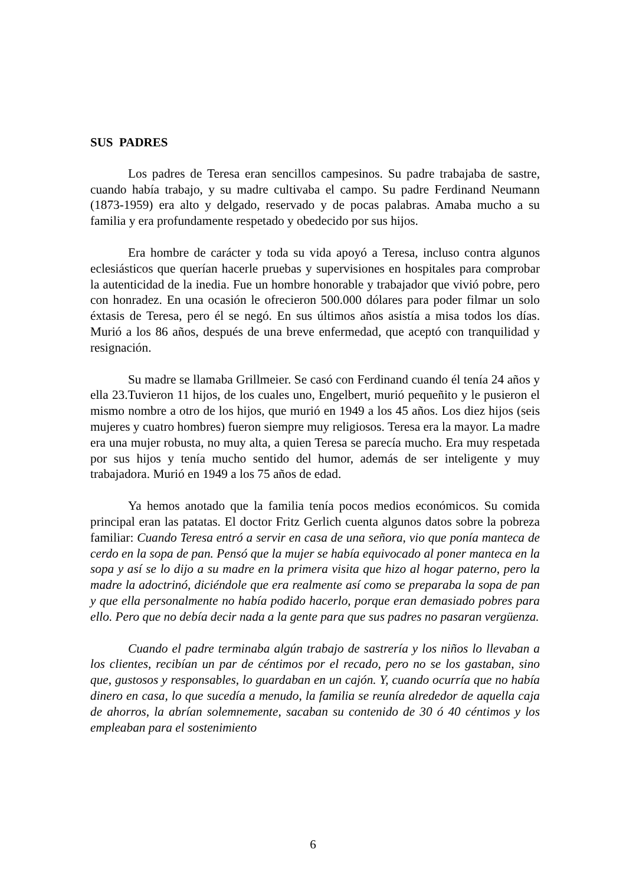SUS PADRES
Los padres de Teresa eran sencillos campesinos. Su padre trabajaba de sastre, cuando había trabajo, y su madre cultivaba el campo. Su padre Ferdinand Neumann (1873-1959) era alto y delgado, reservado y de pocas palabras. Amaba mucho a su familia y era profundamente respetado y obedecido por sus hijos.
Era hombre de carácter y toda su vida apoyó a Teresa, incluso contra algunos eclesiásticos que querían hacerle pruebas y supervisiones en hospitales para comprobar la autenticidad de la inedia. Fue un hombre honorable y trabajador que vivió pobre, pero con honradez. En una ocasión le ofrecieron 500.000 dólares para poder filmar un solo éxtasis de Teresa, pero él se negó. En sus últimos años asistía a misa todos los días. Murió a los 86 años, después de una breve enfermedad, que aceptó con tranquilidad y resignación.
Su madre se llamaba Grillmeier. Se casó con Ferdinand cuando él tenía 24 años y ella 23.Tuvieron 11 hijos, de los cuales uno, Engelbert, murió pequeñito y le pusieron el mismo nombre a otro de los hijos, que murió en 1949 a los 45 años. Los diez hijos (seis mujeres y cuatro hombres) fueron siempre muy religiosos. Teresa era la mayor. La madre era una mujer robusta, no muy alta, a quien Teresa se parecía mucho. Era muy respetada por sus hijos y tenía mucho sentido del humor, además de ser inteligente y muy trabajadora. Murió en 1949 a los 75 años de edad.
Ya hemos anotado que la familia tenía pocos medios económicos. Su comida principal eran las patatas. El doctor Fritz Gerlich cuenta algunos datos sobre la pobreza familiar: Cuando Teresa entró a servir en casa de una señora, vio que ponía manteca de cerdo en la sopa de pan. Pensó que la mujer se había equivocado al poner manteca en la sopa y así se lo dijo a su madre en la primera visita que hizo al hogar paterno, pero la madre la adoctrinó, diciéndole que era realmente así como se preparaba la sopa de pan y que ella personalmente no había podido hacerlo, porque eran demasiado pobres para ello. Pero que no debía decir nada a la gente para que sus padres no pasaran vergüenza.
Cuando el padre terminaba algún trabajo de sastrería y los niños lo llevaban a los clientes, recibían un par de céntimos por el recado, pero no se los gastaban, sino que, gustosos y responsables, lo guardaban en un cajón. Y, cuando ocurría que no había dinero en casa, lo que sucedía a menudo, la familia se reunía alrededor de aquella caja de ahorros, la abrían solemnemente, sacaban su contenido de 30 ó 40 céntimos y los empleaban para el sostenimiento
6